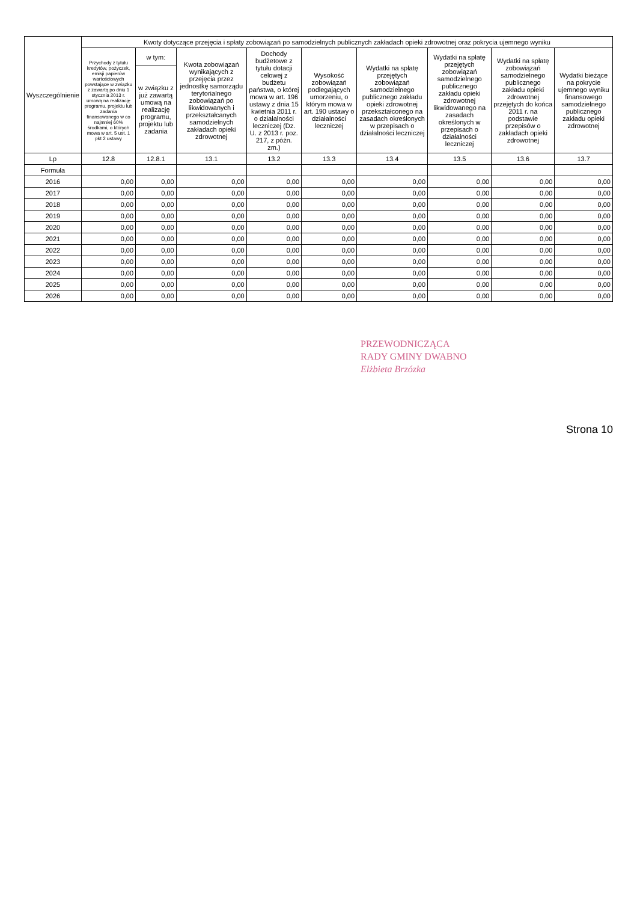| Wyszczególnienie | Kwoty dotyczące przejęcia i spłaty zobowiązań po samodzielnych publicznych zakładach opieki zdrowotnej oraz pokrycia ujemnego wyniku | | | | | | | | |
| --- | --- | --- | --- | --- | --- | --- | --- | --- | --- |
| | Przychody z tytułu kredytów, pożyczek, emisji papierów wartościowych powstające w związku z zawartą po dniu 1 stycznia 2013 r. umową na realizację programu, projektu lub zadania finansowanego w co najmniej 60% środkami, o których mowa w art. 5 ust. 1 pkt 2 ustawy | w tym: | Kwota zobowiązań wynikających z przejęcia przez jednostkę samorządu terytorialnego zobowiązań po likwidowanych i przekształcanych samodzielnych zakładach opieki zdrowotnej | Dochody budżetowe z tytułu dotacji celowej z budżetu państwa, o której mowa w art. 196 ustawy z dnia 15 kwietnia 2011 r. o działalności leczniczej (Dz. U. z 2013 r. poz. 217, z późn. zm.) | Wysokość zobowiązań podlegających umorzeniu, o którym mowa w art. 190 ustawy o działalności leczniczej | Wydatki na spłatę przejętych zobowiązań samodzielnego publicznego zakładu opieki zdrowotnej przekształconego na zasadach określonych w przepisach o działalności leczniczej | Wydatki na spłatę przejętych zobowiązań samodzielnego publicznego zakładu opieki zdrowotnej likwidowanego na zasadach określonych w przepisach o działalności leczniczej | Wydatki na spłatę zobowiązań samodzielnego publicznego zakładu opieki zdrowotnej przejętych do końca 2011 r. na podstawie przepisów o zakładach opieki zdrowotnej | Wydatki bieżące na pokrycie ujemnego wyniku finansowego samodzielnego publicznego zakładu opieki zdrowotnej |
| | | w związku z już zawartą umową na realizację programu, projektu lub zadania | | | | | | | |
| Lp | 12.8 | 12.8.1 | 13.1 | 13.2 | 13.3 | 13.4 | 13.5 | 13.6 | 13.7 |
| Formuła | | | | | | | | | |
| 2016 | 0,00 | 0,00 | 0,00 | 0,00 | 0,00 | 0,00 | 0,00 | 0,00 | 0,00 |
| 2017 | 0,00 | 0,00 | 0,00 | 0,00 | 0,00 | 0,00 | 0,00 | 0,00 | 0,00 |
| 2018 | 0,00 | 0,00 | 0,00 | 0,00 | 0,00 | 0,00 | 0,00 | 0,00 | 0,00 |
| 2019 | 0,00 | 0,00 | 0,00 | 0,00 | 0,00 | 0,00 | 0,00 | 0,00 | 0,00 |
| 2020 | 0,00 | 0,00 | 0,00 | 0,00 | 0,00 | 0,00 | 0,00 | 0,00 | 0,00 |
| 2021 | 0,00 | 0,00 | 0,00 | 0,00 | 0,00 | 0,00 | 0,00 | 0,00 | 0,00 |
| 2022 | 0,00 | 0,00 | 0,00 | 0,00 | 0,00 | 0,00 | 0,00 | 0,00 | 0,00 |
| 2023 | 0,00 | 0,00 | 0,00 | 0,00 | 0,00 | 0,00 | 0,00 | 0,00 | 0,00 |
| 2024 | 0,00 | 0,00 | 0,00 | 0,00 | 0,00 | 0,00 | 0,00 | 0,00 | 0,00 |
| 2025 | 0,00 | 0,00 | 0,00 | 0,00 | 0,00 | 0,00 | 0,00 | 0,00 | 0,00 |
| 2026 | 0,00 | 0,00 | 0,00 | 0,00 | 0,00 | 0,00 | 0,00 | 0,00 | 0,00 |
PRZEWODNICZĄCA
RADY GMINY DWABNO
Elżbieta Brzózka
Strona 10